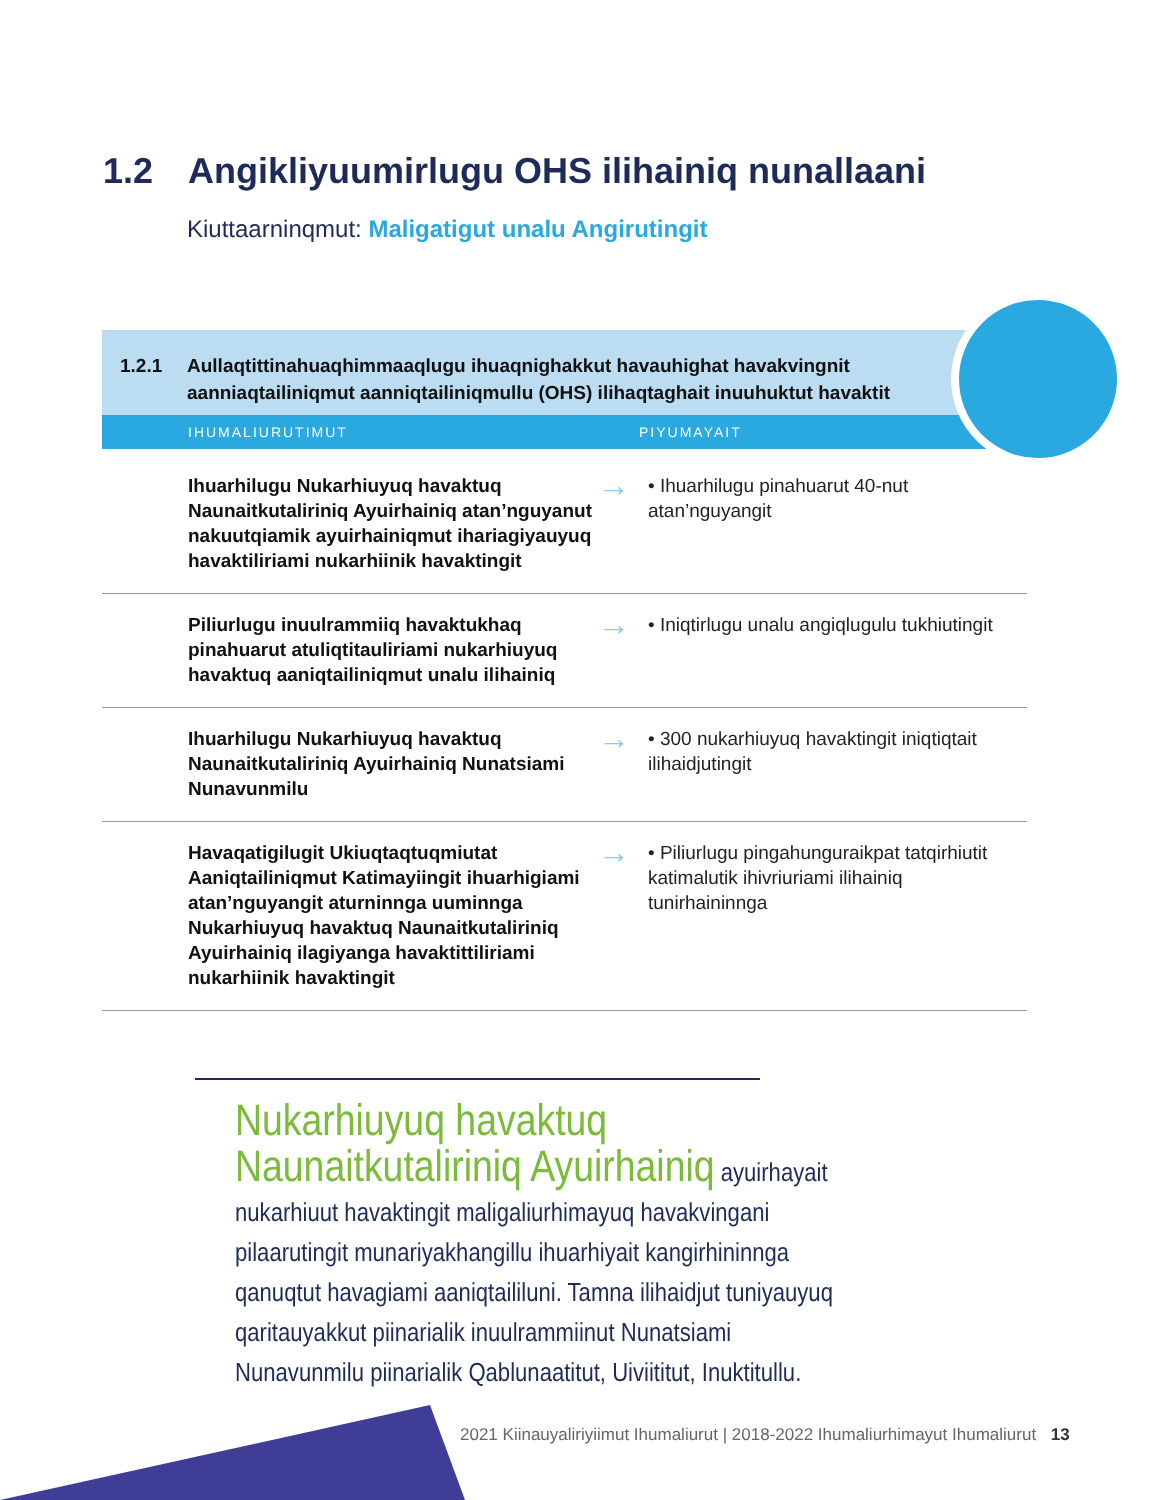1.2 Angikliyuumirlugu OHS ilihainiq nunallaani
Kiuttaarninqmut: Maligatigut unalu Angirutingit
1.2.1 Aullaqtittinahuaqhimmaaqlugu ihuaqnighakkut havauhighat havakvingnit aanniaqtailiniqmut aanniqtailiniqmullu (OHS) ilihaqtaghait inuuhuktut havaktit
IHUMALIURUTIMUT PIYUMAYAIT
| Ihuarhilugu Nukarhiuyuq havaktuq Naunaitkutaliriniq Ayuirhainiq atan’nguyanut nakuutqiamik ayuirhainiqmut ihariagiyauyuq havaktiliriami nukarhiinik havaktingit | → | • Ihuarhilugu pinahuarut 40-nut atan’nguyangit |
| Piliurlugu inuulrammiiq havaktukhaq pinahuarut atuliqtitauliriami nukarhiuyuq havaktuq aaniqtailiniqmut unalu ilihainiq | → | • Iniqtirlugu unalu angiqlugulu tukhiutingit |
| Ihuarhilugu Nukarhiuyuq havaktuq Naunaitkutaliriniq Ayuirhainiq Nunatsiami Nunavunmilu | → | • 300 nukarhiuyuq havaktingit iniqtiqtait ilihaidjutingit |
| Havaqatigilugit Ukiuqtaqtuqmiutat Aaniqtailiniqmut Katimayiingit ihuarhigiami atan’nguyangit aturninnga uuminnga Nukarhiuyuq havaktuq Naunaitkutaliriniq Ayuirhainiq ilagiyanga havaktittiliriami nukarhiinik havaktingit | → | • Piliurlugu pingahunguraikpat tatqirhiutit katimalutik ihivriuriami ilihainiq tunirhaininnga |
Nukarhiuyuq havaktuq Naunaitkutaliriniq Ayuirhainiq ayuirhayait nukarhiuut havaktingit maligaliurhimayuq havakvingani pilaarutingit munariyakhangillu ihuarhiyait kangirhininnga qanuqtut havagiami aaniqtaililuni. Tamna ilihaidjut tuniyauyuq qaritauyakkut piinarialik inuulrammiinut Nunatsiami Nunavunmilu piinarialik Qablunaatitut, Uiviititut, Inuktitullu.
2021 Kiinauyaliriyiimut Ihumaliurut | 2018-2022 Ihumaliurhimayut Ihumaliurut 13